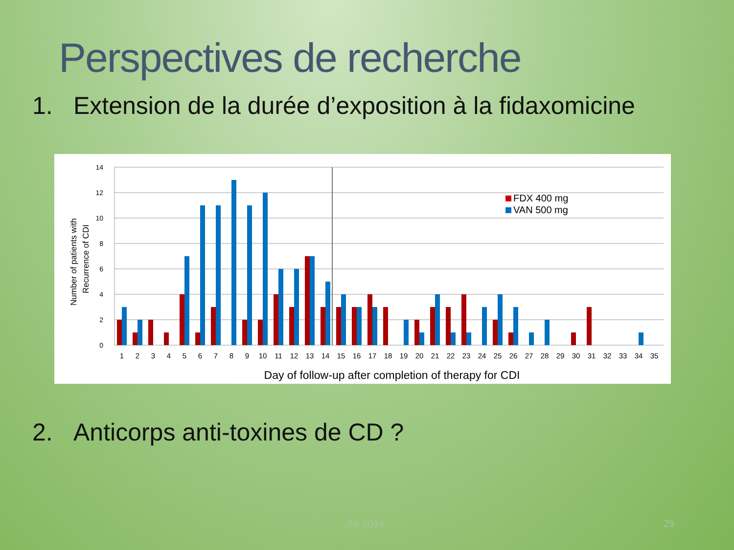Perspectives de recherche
1. Extension de la durée d’exposition à la fidaxomicine
14
12
10
8
6
4
2
0
Number of patients with
Recurrence of CDI
FDX 400 mg
VAN 500 mg
1
2
3
4
5
6
7
8
9
10
11
12
13
14
15
16
17
18
19
20
21
22
23
24
25
26
27
28
29
30
31
32
33
34
35
Day of follow-up after completion of therapy for CDI
2. Anticorps anti-toxines de CD ?
JNI 2014 29